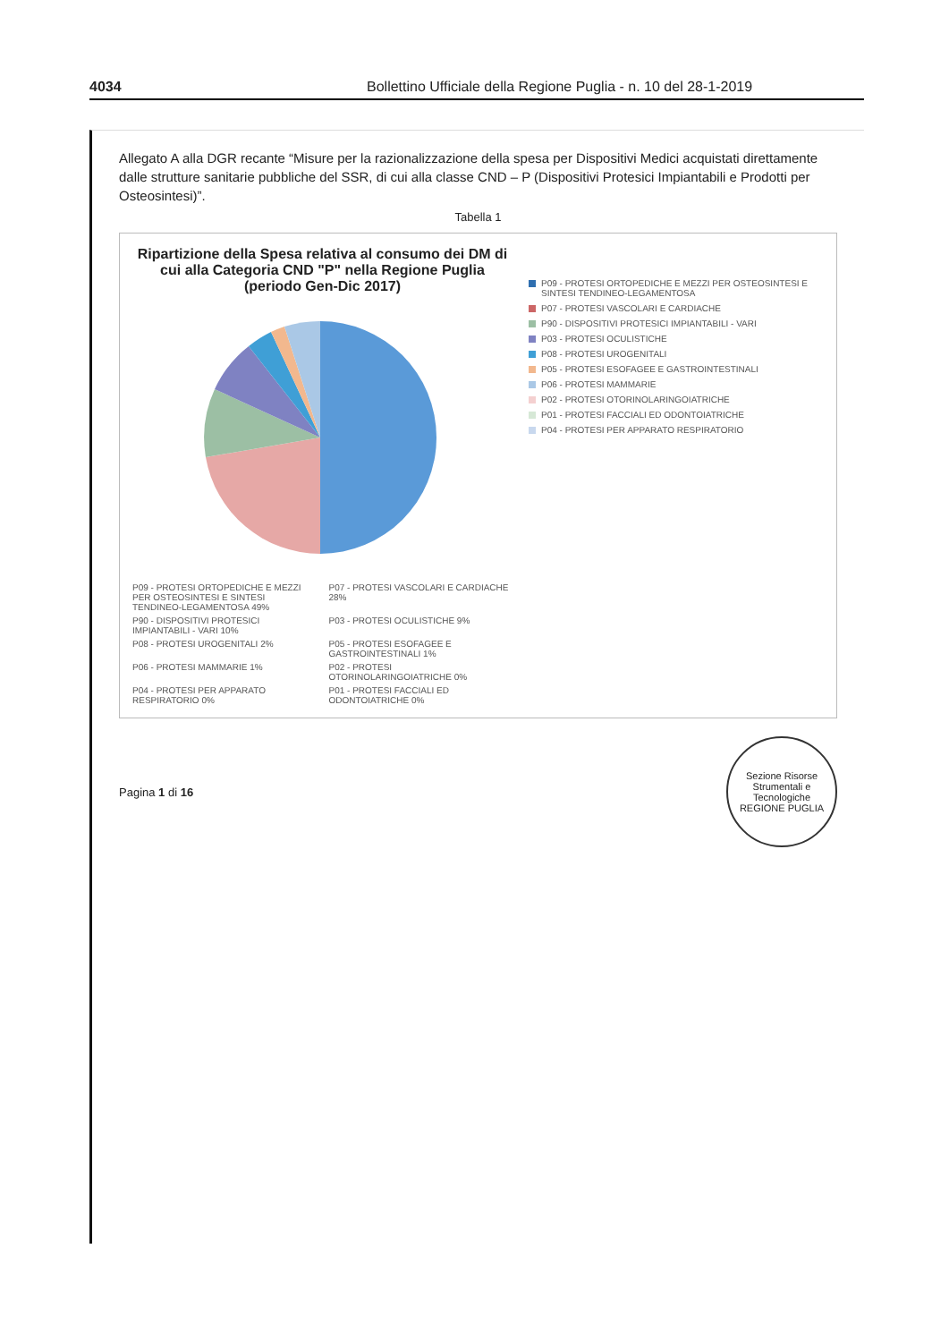4034 Bollettino Ufficiale della Regione Puglia - n. 10 del 28-1-2019
Allegato A alla DGR recante “Misure per la razionalizzazione della spesa per Dispositivi Medici acquistati direttamente dalle strutture sanitarie pubbliche del SSR, di cui alla classe CND – P (Dispositivi Protesici Impiantabili e Prodotti per Osteosintesi)”.
Tabella 1
Ripartizione della Spesa relativa al consumo dei DM di cui alla Categoria CND "P" nella Regione Puglia (periodo Gen-Dic 2017)
P09 - PROTESI ORTOPEDICHE E MEZZI PER OSTEOSINTESI E SINTESI TENDINEO-LEGAMENTOSA 49%
P07 - PROTESI VASCOLARI E CARDIACHE 28%
P90 - DISPOSITIVI PROTESICI IMPIANTABILI - VARI 10%
P03 - PROTESI OCULISTICHE 9%
P08 - PROTESI UROGENITALI 2%
P05 - PROTESI ESOFAGEE E GASTROINTESTINALI 1%
P06 - PROTESI MAMMARIE 1%
P02 - PROTESI OTORINOLARINGOIATRICHE 0%
P04 - PROTESI PER APPARATO RESPIRATORIO 0%
P01 - PROTESI FACCIALI ED ODONTOIATRICHE 0%
P09 - PROTESI ORTOPEDICHE E MEZZI PER OSTEOSINTESI E SINTESI TENDINEO-LEGAMENTOSA
P07 - PROTESI VASCOLARI E CARDIACHE
P90 - DISPOSITIVI PROTESICI IMPIANTABILI - VARI
P03 - PROTESI OCULISTICHE
P08 - PROTESI UROGENITALI
P05 - PROTESI ESOFAGEE E GASTROINTESTINALI
P06 - PROTESI MAMMARIE
P02 - PROTESI OTORINOLARINGOIATRICHE
P01 - PROTESI FACCIALI ED ODONTOIATRICHE
P04 - PROTESI PER APPARATO RESPIRATORIO
Pagina 1 di 16
Sezione Risorse Strumentali e Tecnologiche
REGIONE PUGLIA